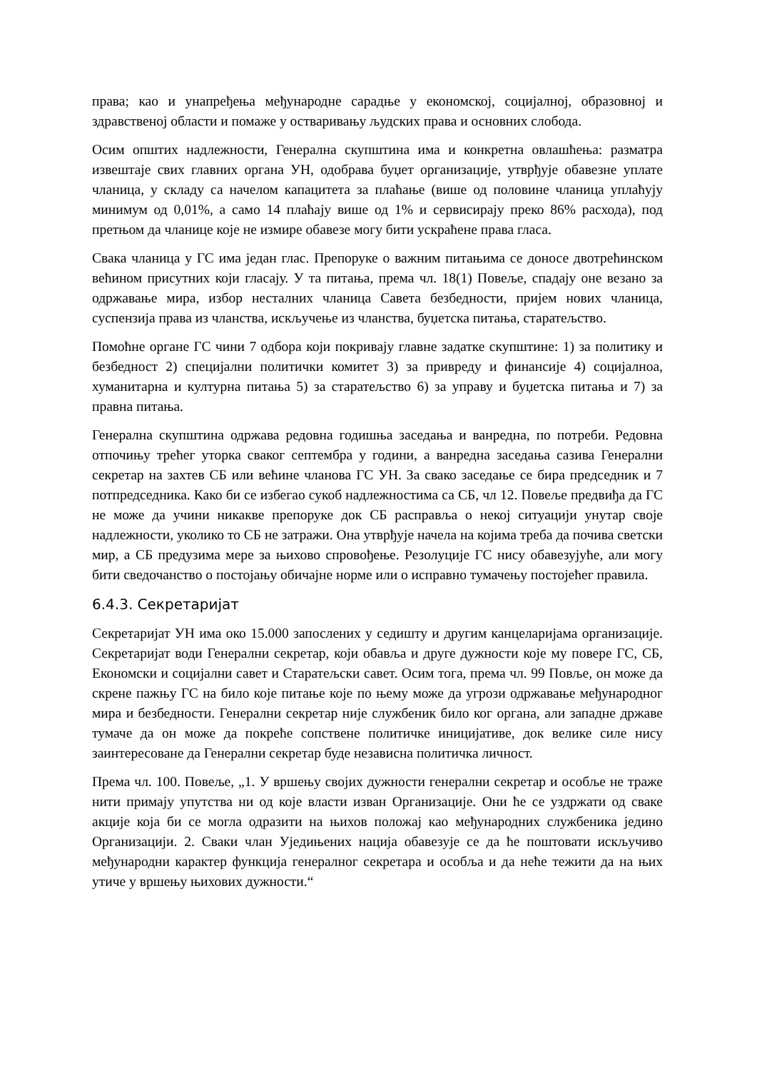права; као и унапређења међународне сарадње у економској, социјалној, образовној и здравственој области и помаже у остваривању људских права и основних слобода.
Осим општих надлежности, Генерална скупштина има и конкретна овлашћења: разматра извештаје свих главних органа УН, одобрава буџет организације, утврђује обавезне уплате чланица, у складу са начелом капацитета за плаћање (више од половине чланица уплаћују минимум од 0,01%, а само 14 плаћају више од 1% и сервисирају преко 86% расхода), под претњом да чланице које не измире обавезе могу бити ускраћене права гласа.
Свака чланица у ГС има један глас. Препоруке о важним питањима се доносе двотрећинском већином присутних који гласају. У та питања, према чл. 18(1) Повеље, спадају оне везано за одржавање мира, избор несталних чланица Савета безбедности, пријем нових чланица, суспензија права из чланства, искључење из чланства, буџетска питања, старатељство.
Помоћне органе ГС чини 7 одбора који покривају главне задатке скупштине: 1) за политику и безбедност 2) специјални политички комитет 3) за привреду и финансије 4) социјалноа, хуманитарна и културна питања 5) за старатељство 6) за управу и буџетска питања и 7) за правна питања.
Генерална скупштина одржава редовна годишња заседања и ванредна, по потреби. Редовна отпочињу трећег уторка сваког септембра у години, а ванредна заседања сазива Генерални секретар на захтев СБ или већине чланова ГС УН. За свако заседање се бира председник и 7 потпредседника. Како би се избегао сукоб надлежностима са СБ, чл 12. Повеље предвиђа да ГС не може да учини никакве препоруке док СБ расправља о некој ситуацији унутар своје надлежности, уколико то СБ не затражи. Она утврђује начела на којима треба да почива светски мир, а СБ предузима мере за њихово спровођење. Резолуције ГС нису обавезујуће, али могу бити сведочанство о постојању обичајне норме или о исправно тумачењу постојећег правила.
6.4.3. Секретаријат
Секретаријат УН има око 15.000 запослених у седишту и другим канцеларијама организације. Секретаријат води Генерални секретар, који обавља и друге дужности које му повере ГС, СБ, Економски и социјални савет и Старатељски савет. Осим тога, према чл. 99 Повље, он може да скрене пажњу ГС на било које питање које по њему може да угрози одржавање међународног мира и безбедности. Генерални секретар није службеник било ког органа, али западне државе тумаче да он може да покреће сопствене политичке иницијативе, док велике силе нису заинтересоване да Генерални секретар буде независна политичка личност.
Према чл. 100. Повеље, „1. У вршењу својих дужности генерални секретар и особље не траже нити примају упутства ни од које власти изван Организације. Они ће се уздржати од сваке акције која би се могла одразити на њихов положај као међународних службеника једино Организацији. 2. Сваки члан Уједињених нација обавезује се да ће поштовати искључиво међународни карактер функција генералног секретара и особља и да неће тежити да на њих утиче у вршењу њихових дужности.“